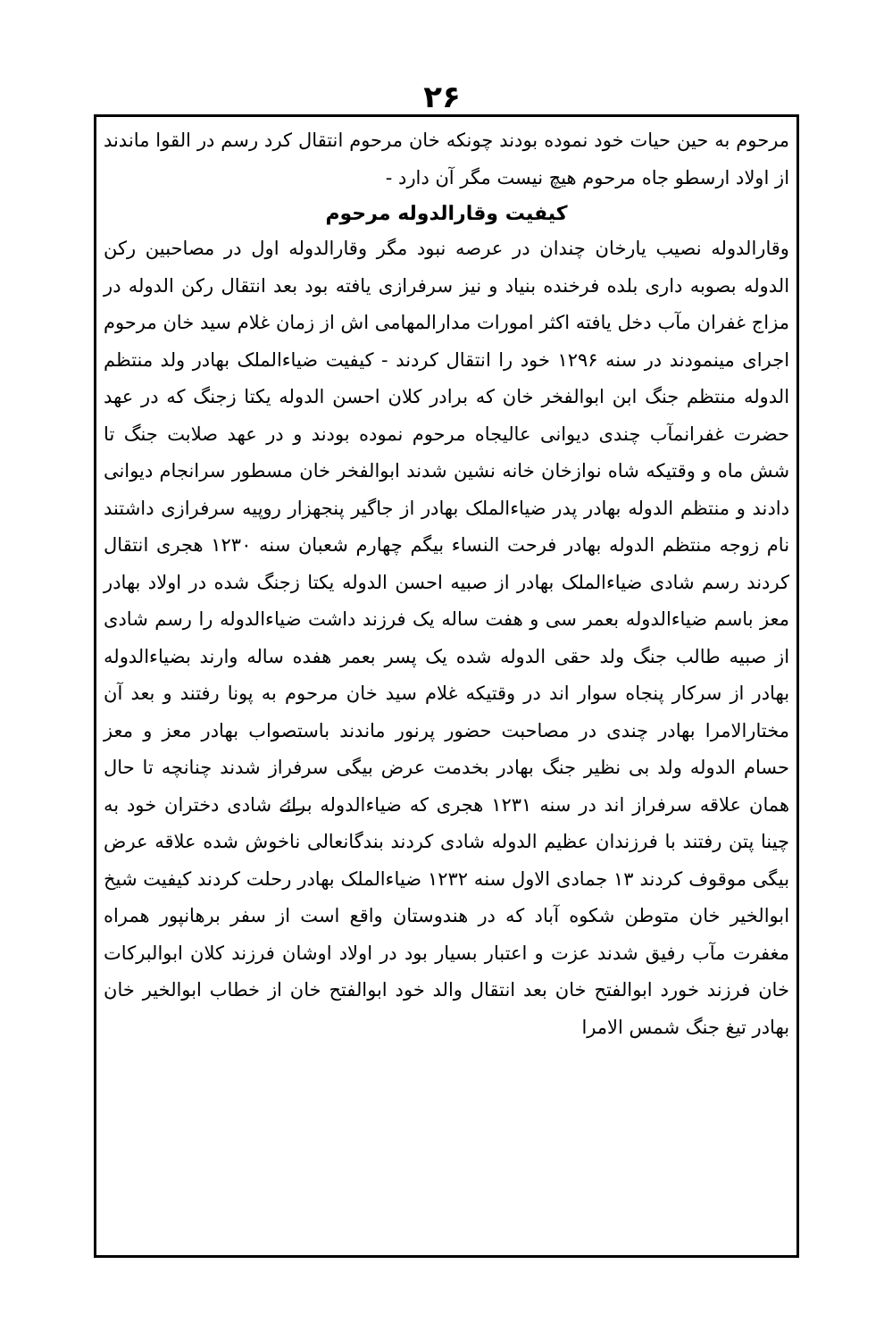۲۶
مرحوم به حین حیات خود نموده بودند چونکه خان مرحوم انتقال کرد رسم در القوا ماندند از اولاد ارسطو جاه مرحوم هیچ نیست مگر آن دارد -
کیفیت وقارالدوله مرحوم
وقارالدوله نصیب یارخان چندان در عرصه نبود مگر وقارالدوله اول در مصاحبین رکن الدوله بصوبه داری بلده فرخنده بنیاد و نیز سرفرازی یافته بود بعد انتقال رکن الدوله در مزاج غفران مآب دخل یافته اکثر امورات مدارالمهامی اش از زمان غلام سید خان مرحوم اجرای مینمودند در سنه ۱۲۹۶ خود را انتقال کردند - کیفیت ضیاءالملک بهادر ولد منتظم الدوله منتظم جنگ ابن ابوالفخر خان که برادر کلان احسن الدوله یکتا زجنگ که در عهد حضرت غفرانمآب چندی دیوانی عالیجاه مرحوم نموده بودند و در عهد صلابت جنگ تا شش ماه و وقتیکه شاه نوازخان خانه نشین شدند ابوالفخر خان مسطور سرانجام دیوانی دادند و منتظم الدوله بهادر پدر ضیاءالملک بهادر از جاگیر پنجهزار روپیه سرفرازی داشتند نام زوجه منتظم الدوله بهادر فرحت النساء بیگم چهارم شعبان سنه ۱۲۳۰ هجری انتقال کردند رسم شادی ضیاءالملک بهادر از صبیه احسن الدوله یکتا زجنگ شده در اولاد بهادر معز باسم ضیاءالدوله بعمر سی و هفت ساله یک فرزند داشت ضیاءالدوله را رسم شادی از صبیه طالب جنگ ولد حقی الدوله شده یک پسر بعمر هفده ساله وارند بضیاءالدوله بهادر از سرکار پنجاه سوار اند در وقتیکه غلام سید خان مرحوم به پونا رفتند و بعد آن مختارالامرا بهادر چندی در مصاحبت حضور پرنور ماندند باستصواب بهادر معز و معز حسام الدوله ولد بی نظیر جنگ بهادر بخدمت عرض بیگی سرفراز شدند چنانچه تا حال همان علاقه سرفراز اند در سنه ۱۲۳۱ هجری که ضیاءالدوله برائے شادی دختران خود به چینا پتن رفتند با فرزندان عظیم الدوله شادی کردند بندگانعالی ناخوش شده علاقه عرض بیگی موقوف کردند ۱۳ جمادی الاول سنه ۱۲۳۲ ضیاءالملک بهادر رحلت کردند کیفیت شیخ ابوالخیر خان متوطن شکوه آباد که در هندوستان واقع است از سفر برهانپور همراه مغفرت مآب رفیق شدند عزت و اعتبار بسیار بود در اولاد اوشان فرزند کلان ابوالبرکات خان فرزند خورد ابوالفتح خان بعد انتقال والد خود ابوالفتح خان از خطاب ابوالخیر خان بهادر تیغ جنگ شمس الامرا